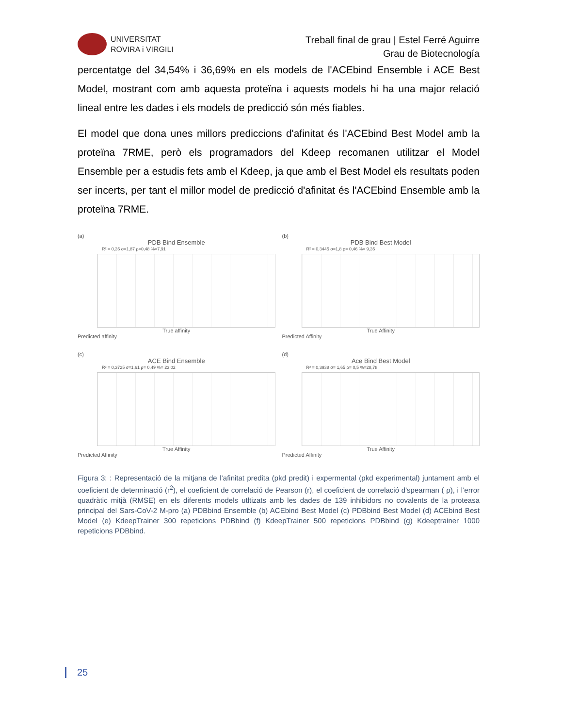UNIVERSITAT
ROVIRA i VIRGILI
Treball final de grau | Estel Ferré Aguirre
Grau de Biotecnología
percentatge del 34,54% i 36,69% en els models de l'ACEbind Ensemble i ACE Best Model, mostrant com amb aquesta proteïna i aquests models hi ha una major relació lineal entre les dades i els models de predicció són més fiables.
El model que dona unes millors prediccions d'afinitat és l'ACEbind Best Model amb la proteïna 7RME, però els programadors del Kdeep recomanen utilitzar el Model Ensemble per a estudis fets amb el Kdeep, ja que amb el Best Model els resultats poden ser incerts, per tant el millor model de predicció d'afinitat és l'ACEbind Ensemble amb la proteïna 7RME.
(a)
PDB Bind Ensemble
R² = 0,35 σ=1,87 ρ=0,48 %=7,91
True affinity
Predicted affinity
(b)
PDB Bind Best Model
R² = 0,3445 σ=1,8 ρ= 0,46 %= 9,35
True Affinity
Predicted Affinity
(c)
ACE Bind Ensemble
R² = 0,3725 σ=1,61 ρ= 0,49 %= 23,02
True Affinity
Predicted Affinity
(d)
Ace Bind Best Model
R² = 0,3938 σ= 1,65 ρ= 0,5 %=28,78
True Affinity
Predicted Affinity
Figura 3: : Representació de la mitjana de l’afinitat predita (pkd predit) i expermental (pkd experimental) juntament amb el coeficient de determinació (r<sup>2</sup>), el coeficient de correlació de Pearson (r), el coeficient de correlació d’spearman ( ρ), i l’error quadràtic mitjà (RMSE) en els diferents models utltizats amb les dades de 139 inhibidors no covalents de la proteasa principal del Sars-CoV-2 M-pro (a) PDBbind Ensemble (b) ACEbind Best Model (c) PDBbind Best Model (d) ACEbind Best Model (e) KdeepTrainer 300 repeticions PDBbind (f) KdeepTrainer 500 repeticions PDBbind (g) Kdeeptrainer 1000 repeticions PDBbind.
25